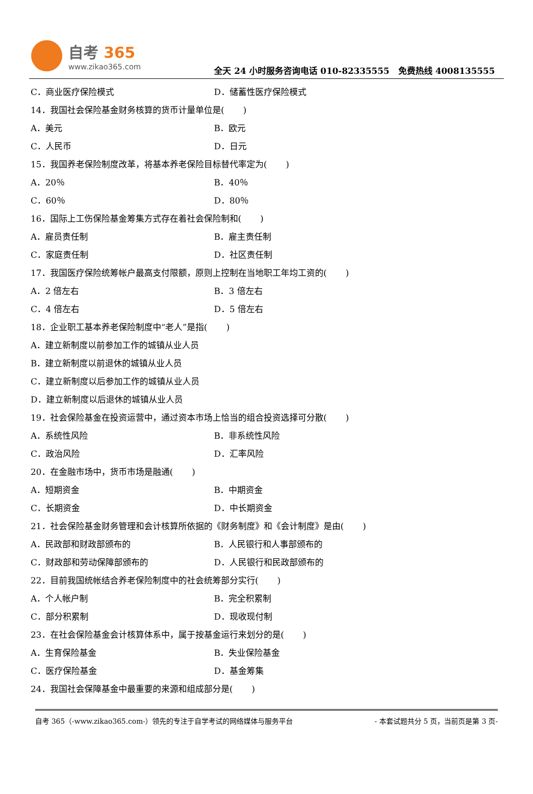自考 365
www.zikao365.com
全天 24 小时服务咨询电话 010-82335555 免费热线 4008135555
C．商业医疗保险模式 D．储蓄性医疗保险模式
14．我国社会保险基金财务核算的货币计量单位是( )
A．美元 B．欧元
C．人民币 D．日元
15．我国养老保险制度改革，将基本养老保险目标替代率定为( )
A．20％ B．40％
C．60％ D．80％
16．国际上工伤保险基金筹集方式存在着社会保险制和( )
A．雇员责任制 B．雇主责任制
C．家庭责任制 D．社区责任制
17．我国医疗保险统筹帐户最高支付限额，原则上控制在当地职工年均工资的( )
A．2 倍左右 B．3 倍左右
C．4 倍左右 D．5 倍左右
18．企业职工基本养老保险制度中“老人”是指( )
A．建立新制度以前参加工作的城镇从业人员
B．建立新制度以前退休的城镇从业人员
C．建立新制度以后参加工作的城镇从业人员
D．建立新制度以后退休的城镇从业人员
19．社会保险基金在投资运营中，通过资本市场上恰当的组合投资选择可分散( )
A．系统性风险 B．非系统性风险
C．政治风险 D．汇率风险
20．在金融市场中，货币市场是融通( )
A．短期资金 B．中期资金
C．长期资金 D．中长期资金
21．社会保险基金财务管理和会计核算所依据的《财务制度》和《会计制度》是由( )
A．民政部和财政部颁布的 B．人民银行和人事部颁布的
C．财政部和劳动保障部颁布的 D．人民银行和民政部颁布的
22．目前我国统帐结合养老保险制度中的社会统筹部分实行( )
A．个人帐户制 B．完全积累制
C．部分积累制 D．现收现付制
23．在社会保险基金会计核算体系中，属于按基金运行来划分的是( )
A．生育保险基金 B．失业保险基金
C．医疗保险基金 D．基金筹集
24．我国社会保障基金中最重要的来源和组成部分是( )
自考 365（-www.zikao365.com-）领先的专注于自学考试的网络媒体与服务平台 - 本套试题共分 5 页，当前页是第 3 页-